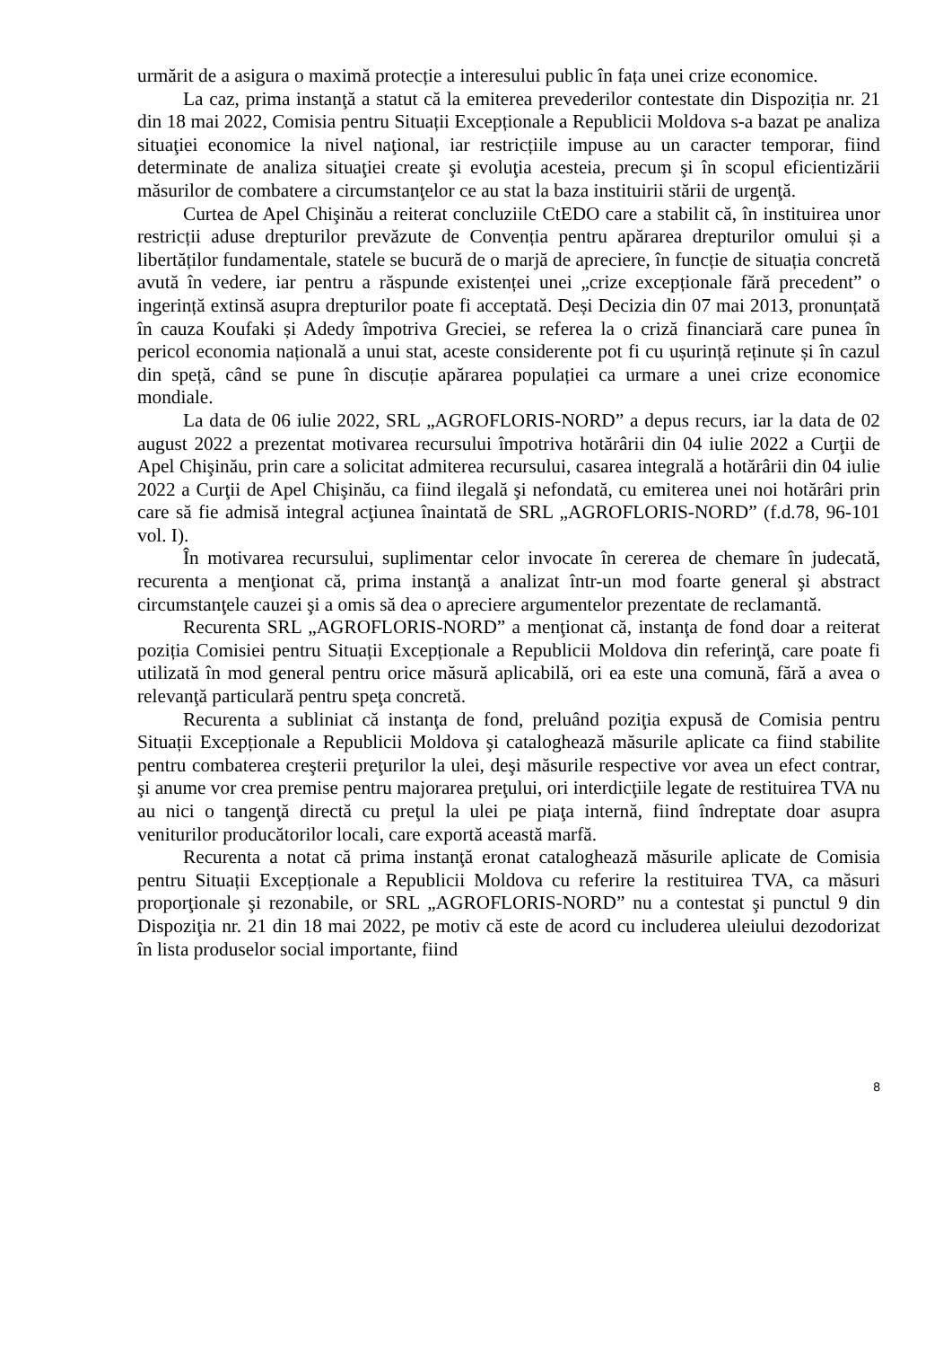urmărit de a asigura o maximă protecție a interesului public în fața unei crize economice.
La caz, prima instanţă a statut că la emiterea prevederilor contestate din Dispoziția nr. 21 din 18 mai 2022, Comisia pentru Situații Excepționale a Republicii Moldova s-a bazat pe analiza situaţiei economice la nivel naţional, iar restricțiile impuse au un caracter temporar, fiind determinate de analiza situaţiei create şi evoluţia acesteia, precum şi în scopul eficientizării măsurilor de combatere a circumstanţelor ce au stat la baza instituirii stării de urgenţă.
Curtea de Apel Chişinău a reiterat concluziile CtEDO care a stabilit că, în instituirea unor restricții aduse drepturilor prevăzute de Convenția pentru apărarea drepturilor omului și a libertăților fundamentale, statele se bucură de o marjă de apreciere, în funcție de situația concretă avută în vedere, iar pentru a răspunde existenței unei „crize excepționale fără precedent” o ingerință extinsă asupra drepturilor poate fi acceptată. Deși Decizia din 07 mai 2013, pronunțată în cauza Koufaki și Adedy împotriva Greciei, se referea la o criză financiară care punea în pericol economia națională a unui stat, aceste considerente pot fi cu ușurință reținute și în cazul din speță, când se pune în discuție apărarea populației ca urmare a unei crize economice mondiale.
La data de 06 iulie 2022, SRL „AGROFLORIS-NORD” a depus recurs, iar la data de 02 august 2022 a prezentat motivarea recursului împotriva hotărârii din 04 iulie 2022 a Curţii de Apel Chişinău, prin care a solicitat admiterea recursului, casarea integrală a hotărârii din 04 iulie 2022 a Curţii de Apel Chişinău, ca fiind ilegală şi nefondată, cu emiterea unei noi hotărâri prin care să fie admisă integral acţiunea înaintată de SRL „AGROFLORIS-NORD” (f.d.78, 96-101 vol. I).
În motivarea recursului, suplimentar celor invocate în cererea de chemare în judecată, recurenta a menţionat că, prima instanţă a analizat într-un mod foarte general şi abstract circumstanţele cauzei şi a omis să dea o apreciere argumentelor prezentate de reclamantă.
Recurenta SRL „AGROFLORIS-NORD” a menţionat că, instanţa de fond doar a reiterat poziția Comisiei pentru Situații Excepționale a Republicii Moldova din referinţă, care poate fi utilizată în mod general pentru orice măsură aplicabilă, ori ea este una comună, fără a avea o relevanţă particulară pentru speţa concretă.
Recurenta a subliniat că instanţa de fond, preluând poziţia expusă de Comisia pentru Situații Excepționale a Republicii Moldova şi cataloghează măsurile aplicate ca fiind stabilite pentru combaterea creşterii preţurilor la ulei, deşi măsurile respective vor avea un efect contrar, şi anume vor crea premise pentru majorarea preţului, ori interdicţiile legate de restituirea TVA nu au nici o tangenţă directă cu preţul la ulei pe piaţa internă, fiind îndreptate doar asupra veniturilor producătorilor locali, care exportă această marfă.
Recurenta a notat că prima instanţă eronat cataloghează măsurile aplicate de Comisia pentru Situații Excepționale a Republicii Moldova cu referire la restituirea TVA, ca măsuri proporţionale şi rezonabile, or SRL „AGROFLORIS-NORD” nu a contestat şi punctul 9 din Dispoziţia nr. 21 din 18 mai 2022, pe motiv că este de acord cu includerea uleiului dezodorizat în lista produselor social importante, fiind
8